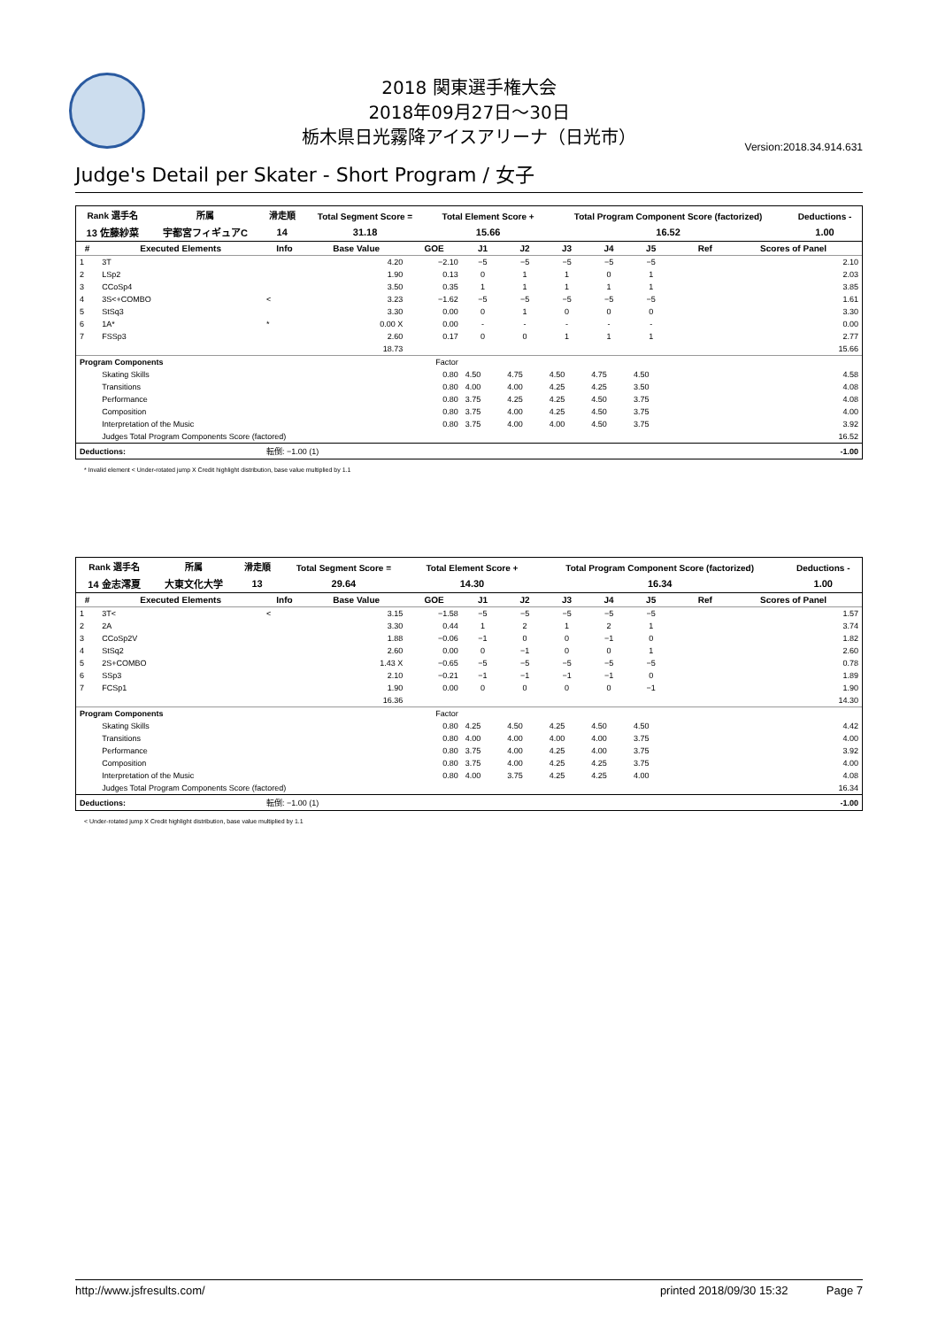2018 関東選手権大会
2018年09月27日～30日
栃木県日光霧降アイスアリーナ（日光市）
Version:2018.34.914.631
Judge's Detail per Skater - Short Program / 女子
| Rank 選手名 | 所属 | 滑走順 | Total Segment Score = | Total Element Score + | Total Program Component Score (factorized) | Deductions - |
| --- | --- | --- | --- | --- | --- | --- |
| 13 佐藤紗菜 | 宇都宮フィギュアC | 14 | 31.18 | 15.66 | 16.52 | 1.00 |
| # | Executed Elements | Info | Base Value | GOE | J1 | J2 | J3 | J4 | J5 | | Ref | Scores of Panel |
| --- | --- | --- | --- | --- | --- | --- | --- | --- | --- | --- | --- | --- |
| 1 | 3T | | 4.20 | −2.10 | −5 | −5 | −5 | −5 | −5 | | | 2.10 |
| 2 | LSp2 | | 1.90 | 0.13 | 0 | 1 | 1 | 0 | 1 | | | 2.03 |
| 3 | CCoSp4 | | 3.50 | 0.35 | 1 | 1 | 1 | 1 | 1 | | | 3.85 |
| 4 | 3S<+COMBO | < | 3.23 | −1.62 | −5 | −5 | −5 | −5 | −5 | | | 1.61 |
| 5 | StSq3 | | 3.30 | 0.00 | 0 | 1 | 0 | 0 | 0 | | | 3.30 |
| 6 | 1A* | * | 0.00 X | 0.00 | - | - | - | - | - | | | 0.00 |
| 7 | FSSp3 | | 2.60 | 0.17 | 0 | 0 | 1 | 1 | 1 | | | 2.77 |
| | | | 18.73 | | | | | | | | | 15.66 |
| Program Components | | | | Factor | | | | | | | | |
| | Skating Skills | | | 0.80 | 4.50 | 4.75 | 4.50 | 4.75 | 4.50 | | | 4.58 |
| | Transitions | | | 0.80 | 4.00 | 4.00 | 4.25 | 4.25 | 3.50 | | | 4.08 |
| | Performance | | | 0.80 | 3.75 | 4.25 | 4.25 | 4.50 | 3.75 | | | 4.08 |
| | Composition | | | 0.80 | 3.75 | 4.00 | 4.25 | 4.50 | 3.75 | | | 4.00 |
| | Interpretation of the Music | | | 0.80 | 3.75 | 4.00 | 4.00 | 4.50 | 3.75 | | | 3.92 |
| | Judges Total Program Components Score (factored) | | | | | | | | | | | 16.52 |
| Deductions: | | 転倒: −1.00 (1) | | | | | | | | | | -1.00 |
* Invalid element < Under-rotated jump X Credit highlight distribution, base value multiplied by 1.1
| Rank 選手名 | 所属 | 滑走順 | Total Segment Score = | Total Element Score + | Total Program Component Score (factorized) | Deductions - |
| --- | --- | --- | --- | --- | --- | --- |
| 14 金志澪夏 | 大東文化大学 | 13 | 29.64 | 14.30 | 16.34 | 1.00 |
| # | Executed Elements | Info | Base Value | GOE | J1 | J2 | J3 | J4 | J5 | | Ref | Scores of Panel |
| --- | --- | --- | --- | --- | --- | --- | --- | --- | --- | --- | --- | --- |
| 1 | 3T< | < | 3.15 | −1.58 | −5 | −5 | −5 | −5 | −5 | | | 1.57 |
| 2 | 2A | | 3.30 | 0.44 | 1 | 2 | 1 | 2 | 1 | | | 3.74 |
| 3 | CCoSp2V | | 1.88 | −0.06 | −1 | 0 | 0 | −1 | 0 | | | 1.82 |
| 4 | StSq2 | | 2.60 | 0.00 | 0 | −1 | 0 | 0 | 1 | | | 2.60 |
| 5 | 2S+COMBO | | 1.43 X | −0.65 | −5 | −5 | −5 | −5 | −5 | | | 0.78 |
| 6 | SSp3 | | 2.10 | −0.21 | −1 | −1 | −1 | −1 | 0 | | | 1.89 |
| 7 | FCSp1 | | 1.90 | 0.00 | 0 | 0 | 0 | 0 | −1 | | | 1.90 |
| | | | 16.36 | | | | | | | | | 14.30 |
| Program Components | | | | Factor | | | | | | | | |
| | Skating Skills | | | 0.80 | 4.25 | 4.50 | 4.25 | 4.50 | 4.50 | | | 4.42 |
| | Transitions | | | 0.80 | 4.00 | 4.00 | 4.00 | 4.00 | 3.75 | | | 4.00 |
| | Performance | | | 0.80 | 3.75 | 4.00 | 4.25 | 4.00 | 3.75 | | | 3.92 |
| | Composition | | | 0.80 | 3.75 | 4.00 | 4.25 | 4.25 | 3.75 | | | 4.00 |
| | Interpretation of the Music | | | 0.80 | 4.00 | 3.75 | 4.25 | 4.25 | 4.00 | | | 4.08 |
| | Judges Total Program Components Score (factored) | | | | | | | | | | | 16.34 |
| Deductions: | | 転倒: −1.00 (1) | | | | | | | | | | -1.00 |
< Under-rotated jump X Credit highlight distribution, base value multiplied by 1.1
http://www.jsfresults.com/ printed 2018/09/30 15:32 Page 7